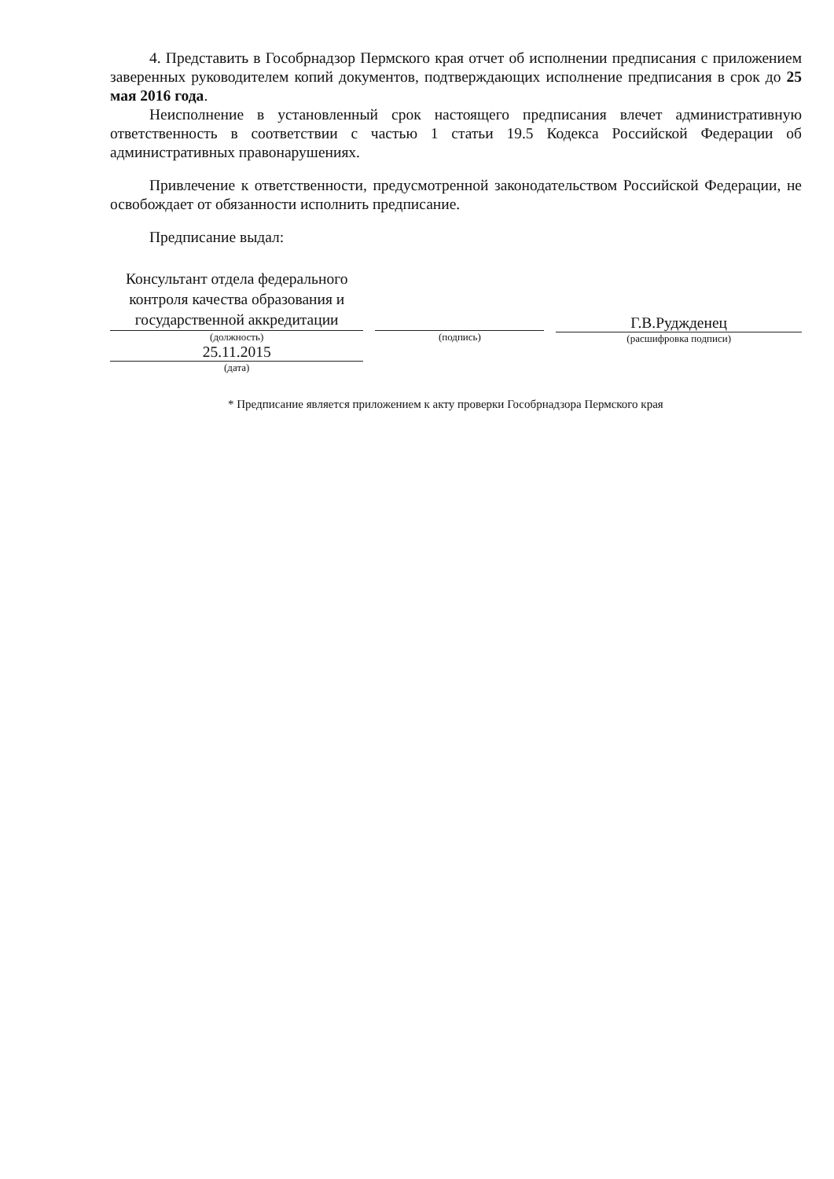4. Представить в Гособрнадзор Пермского края отчет об исполнении предписания с приложением заверенных руководителем копий документов, подтверждающих исполнение предписания в срок до 25 мая 2016 года.
Неисполнение в установленный срок настоящего предписания влечет административную ответственность в соответствии с частью 1 статьи 19.5 Кодекса Российской Федерации об административных правонарушениях.
Привлечение к ответственности, предусмотренной законодательством Российской Федерации, не освобождает от обязанности исполнить предписание.
Предписание выдал:
Консультант отдела федерального контроля качества образования и государственной аккредитации
(должность)
25.11.2015
(дата)
(подпись)
Г.В.Руджденец
(расшифровка подписи)
* Предписание является приложением к акту проверки Гособрнадзора Пермского края